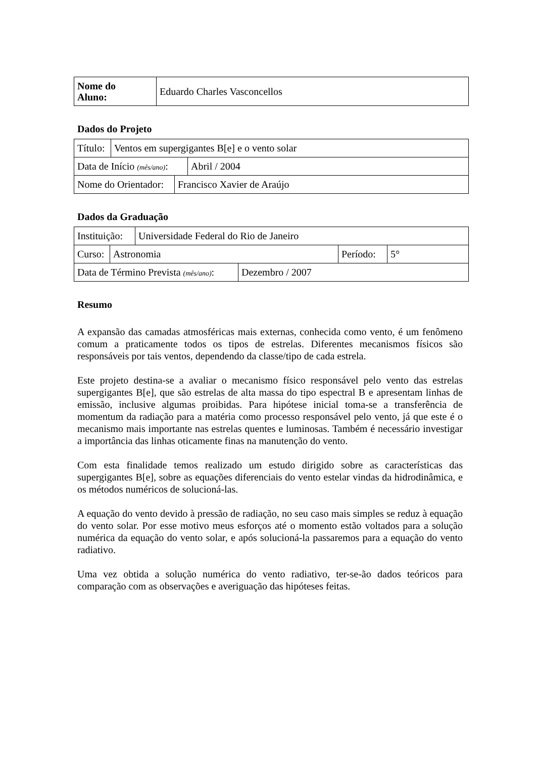| Nome do Aluno: | Eduardo Charles Vasconcellos |
Dados do Projeto
| Título: | Ventos em supergigantes B[e] e o vento solar |
| Data de Início (mês/ano) : | Abril / 2004 |
| Nome do Orientador: | Francisco Xavier de Araújo |
Dados da Graduação
| Instituição: | Universidade Federal do Rio de Janeiro |
| Curso: | Astronomia | Período: | 5° |
| Data de Término Prevista (mês/ano) : | Dezembro / 2007 |
Resumo
A expansão das camadas atmosféricas mais externas, conhecida como vento, é um fenômeno comum a praticamente todos os tipos de estrelas. Diferentes mecanismos físicos são responsáveis por tais ventos, dependendo da classe/tipo de cada estrela.
Este projeto destina-se a avaliar o mecanismo físico responsável pelo vento das estrelas supergigantes B[e], que são estrelas de alta massa do tipo espectral B e apresentam linhas de emissão, inclusive algumas proibidas. Para hipótese inicial toma-se a transferência de momentum da radiação para a matéria como processo responsável pelo vento, já que este é o mecanismo mais importante nas estrelas quentes e luminosas. Também é necessário investigar a importância das linhas oticamente finas na manutenção do vento.
Com esta finalidade temos realizado um estudo dirigido sobre as características das supergigantes B[e], sobre as equações diferenciais do vento estelar vindas da hidrodinâmica, e os métodos numéricos de solucioná-las.
A equação do vento devido à pressão de radiação, no seu caso mais simples se reduz à equação do vento solar. Por esse motivo meus esforços até o momento estão voltados para a solução numérica da equação do vento solar, e após solucioná-la passaremos para a equação do vento radiativo.
Uma vez obtida a solução numérica do vento radiativo, ter-se-ão dados teóricos para comparação com as observações e averiguação das hipóteses feitas.